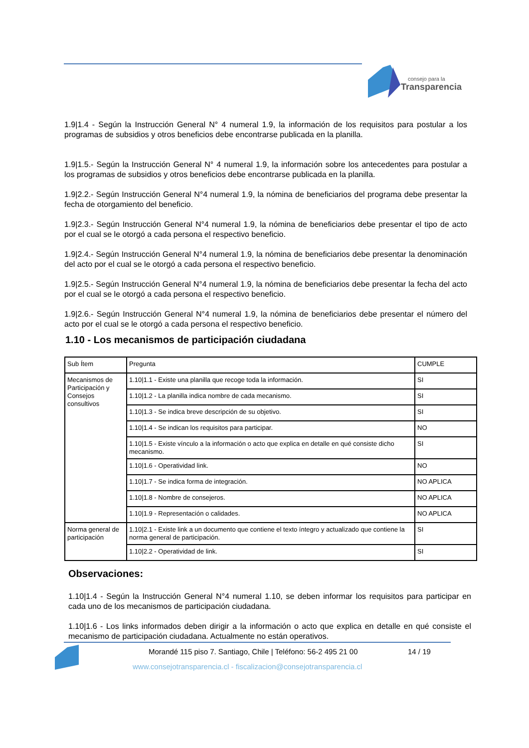consejo para la
Transparencia
1.9|1.4 - Según la Instrucción General N° 4 numeral 1.9, la información de los requisitos para postular a los programas de subsidios y otros beneficios debe encontrarse publicada en la planilla.
1.9|1.5.- Según la Instrucción General N° 4 numeral 1.9, la información sobre los antecedentes para postular a los programas de subsidios y otros beneficios debe encontrarse publicada en la planilla.
1.9|2.2.- Según Instrucción General N°4 numeral 1.9, la nómina de beneficiarios del programa debe presentar la fecha de otorgamiento del beneficio.
1.9|2.3.- Según Instrucción General N°4 numeral 1.9, la nómina de beneficiarios debe presentar el tipo de acto por el cual se le otorgó a cada persona el respectivo beneficio.
1.9|2.4.- Según Instrucción General N°4 numeral 1.9, la nómina de beneficiarios debe presentar la denominación del acto por el cual se le otorgó a cada persona el respectivo beneficio.
1.9|2.5.- Según Instrucción General N°4 numeral 1.9, la nómina de beneficiarios debe presentar la fecha del acto por el cual se le otorgó a cada persona el respectivo beneficio.
1.9|2.6.- Según Instrucción General N°4 numeral 1.9, la nómina de beneficiarios debe presentar el número del acto por el cual se le otorgó a cada persona el respectivo beneficio.
1.10 - Los mecanismos de participación ciudadana
| Sub Ítem | Pregunta | CUMPLE |
| Mecanismos de Participación y Consejos consultivos | 1.10/1.1 - Existe una planilla que recoge toda la información. | SI |
| | 1.10/1.2 - La planilla indica nombre de cada mecanismo. | SI |
| | 1.10/1.3 - Se indica breve descripción de su objetivo. | SI |
| | 1.10/1.4 - Se indican los requisitos para participar. | NO |
| | 1.10/1.5 - Existe vínculo a la información o acto que explica en detalle en qué consiste dicho mecanismo. | SI |
| | 1.10/1.6 - Operatividad link. | NO |
| | 1.10/1.7 - Se indica forma de integración. | NO APLICA |
| | 1.10/1.8 - Nombre de consejeros. | NO APLICA |
| | 1.10/1.9 - Representación o calidades. | NO APLICA |
| Norma general de participación | 1.10/2.1 - Existe link a un documento que contiene el texto íntegro y actualizado que contiene la norma general de participación. | SI |
| | 1.10/2.2 - Operatividad de link. | SI |
Observaciones:
1.10|1.4 - Según la Instrucción General N°4 numeral 1.10, se deben informar los requisitos para participar en cada uno de los mecanismos de participación ciudadana.
1.10|1.6 - Los links informados deben dirigir a la información o acto que explica en detalle en qué consiste el mecanismo de participación ciudadana. Actualmente no están operativos.
Morandé 115 piso 7. Santiago, Chile | Teléfono: 56-2 495 21 00
14 / 19
www.consejotransparencia.cl - fiscalizacion@consejotransparencia.cl